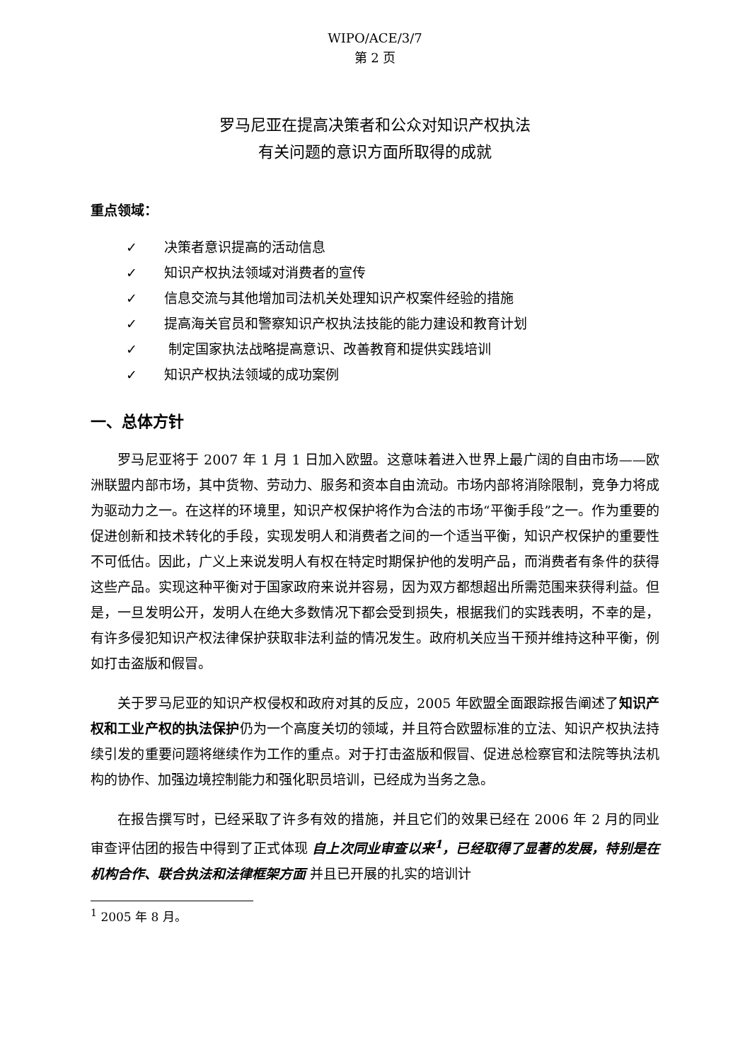WIPO/ACE/3/7
第 2 页
罗马尼亚在提高决策者和公众对知识产权执法
有关问题的意识方面所取得的成就
重点领域：
✓ 决策者意识提高的活动信息
✓ 知识产权执法领域对消费者的宣传
✓ 信息交流与其他增加司法机关处理知识产权案件经验的措施
✓ 提高海关官员和警察知识产权执法技能的能力建设和教育计划
✓ 制定国家执法战略提高意识、改善教育和提供实践培训
✓ 知识产权执法领域的成功案例
一、总体方针
罗马尼亚将于 2007 年 1 月 1 日加入欧盟。这意味着进入世界上最广阔的自由市场——欧洲联盟内部市场，其中货物、劳动力、服务和资本自由流动。市场内部将消除限制，竞争力将成为驱动力之一。在这样的环境里，知识产权保护将作为合法的市场“平衡手段”之一。作为重要的促进创新和技术转化的手段，实现发明人和消费者之间的一个适当平衡，知识产权保护的重要性不可低估。因此，广义上来说发明人有权在特定时期保护他的发明产品，而消费者有条件的获得这些产品。实现这种平衡对于国家政府来说并容易，因为双方都想超出所需范围来获得利益。但是，一旦发明公开，发明人在绝大多数情况下都会受到损失，根据我们的实践表明，不幸的是，有许多侵犯知识产权法律保护获取非法利益的情况发生。政府机关应当干预并维持这种平衡，例如打击盗版和假冒。
关于罗马尼亚的知识产权侵权和政府对其的反应，2005 年欧盟全面跟踪报告阐述了知识产权和工业产权的执法保护仍为一个高度关切的领域，并且符合欧盟标准的立法、知识产权执法持续引发的重要问题将继续作为工作的重点。对于打击盗版和假冒、促进总检察官和法院等执法机构的协作、加强边境控制能力和强化职员培训，已经成为当务之急。
在报告撰写时，已经采取了许多有效的措施，并且它们的效果已经在 2006 年 2 月的同业审查评估团的报告中得到了正式体现 自上次同业审查以来<sup>1</sup>，已经取得了显著的发展，特别是在机构合作、联合执法和法律框架方面 并且已开展的扎实的培训计
<sup>1</sup> 2005 年 8 月。